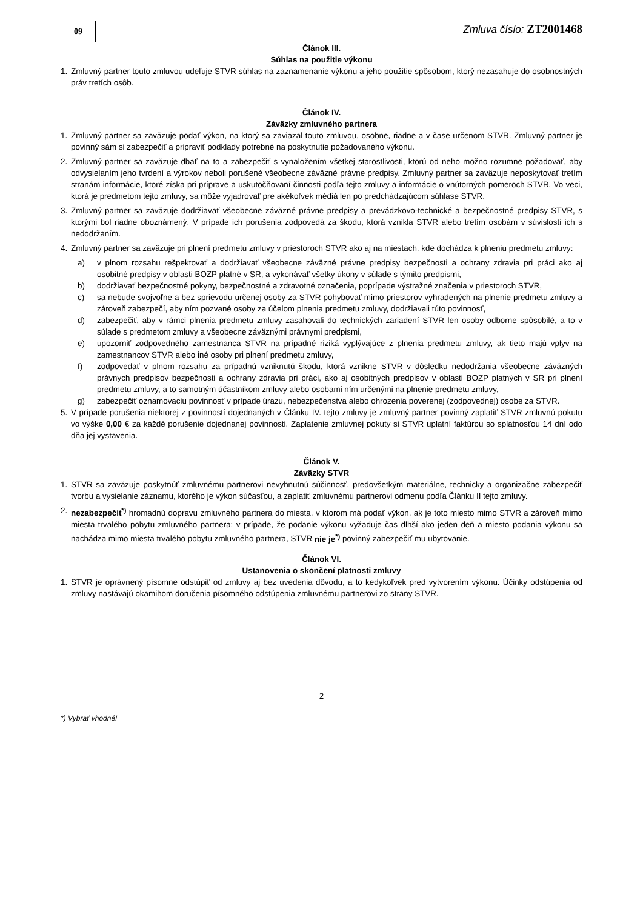09
Zmluva číslo: ZT2001468
Článok III.
Súhlas na použitie výkonu
1. Zmluvný partner touto zmluvou udeľuje STVR súhlas na zaznamenanie výkonu a jeho použitie spôsobom, ktorý nezasahuje do osobnostných práv tretích osôb.
Článok IV.
Záväzky zmluvného partnera
1. Zmluvný partner sa zaväzuje podať výkon, na ktorý sa zaviazal touto zmluvou, osobne, riadne a v čase určenom STVR. Zmluvný partner je povinný sám si zabezpečiť a pripraviť podklady potrebné na poskytnutie požadovaného výkonu.
2. Zmluvný partner sa zaväzuje dbať na to a zabezpečiť s vynaložením všetkej starostlivosti, ktorú od neho možno rozumne požadovať, aby odvysielaním jeho tvrdení a výrokov neboli porušené všeobecne záväzné právne predpisy. Zmluvný partner sa zaväzuje neposkytovať tretím stranám informácie, ktoré získa pri príprave a uskutočňovaní činnosti podľa tejto zmluvy a informácie o vnútorných pomeroch STVR. Vo veci, ktorá je predmetom tejto zmluvy, sa môže vyjadrovať pre akékoľvek médiá len po predchádzajúcom súhlase STVR.
3. Zmluvný partner sa zaväzuje dodržiavať všeobecne záväzné právne predpisy a prevádzkovo-technické a bezpečnostné predpisy STVR, s ktorými bol riadne oboznámený. V prípade ich porušenia zodpovedá za škodu, ktorá vznikla STVR alebo tretím osobám v súvislosti ich s nedodržaním.
4. Zmluvný partner sa zaväzuje pri plnení predmetu zmluvy v priestoroch STVR ako aj na miestach, kde dochádza k plneniu predmetu zmluvy:
a) v plnom rozsahu rešpektovať a dodržiavať všeobecne záväzné právne predpisy bezpečnosti a ochrany zdravia pri práci ako aj osobitné predpisy v oblasti BOZP platné v SR, a vykonávať všetky úkony v súlade s týmito predpismi,
b) dodržiavať bezpečnostné pokyny, bezpečnostné a zdravotné označenia, poprípade výstražné značenia v priestoroch STVR,
c) sa nebude svojvoľne a bez sprievodu určenej osoby za STVR pohybovať mimo priestorov vyhradených na plnenie predmetu zmluvy a zároveň zabezpečí, aby ním pozvané osoby za účelom plnenia predmetu zmluvy, dodržiavali túto povinnosť,
d) zabezpečiť, aby v rámci plnenia predmetu zmluvy zasahovali do technických zariadení STVR len osoby odborne spôsobilé, a to v súlade s predmetom zmluvy a všeobecne záväznými právnymi predpismi,
e) upozorniť zodpovedného zamestnanca STVR na prípadné riziká vyplývajúce z plnenia predmetu zmluvy, ak tieto majú vplyv na zamestnancov STVR alebo iné osoby pri plnení predmetu zmluvy,
f) zodpovedať v plnom rozsahu za prípadnú vzniknutú škodu, ktorá vznikne STVR v dôsledku nedodržania všeobecne záväzných právnych predpisov bezpečnosti a ochrany zdravia pri práci, ako aj osobitných predpisov v oblasti BOZP platných v SR pri plnení predmetu zmluvy, a to samotným účastníkom zmluvy alebo osobami ním určenými na plnenie predmetu zmluvy,
g) zabezpečiť oznamovaciu povinnosť v prípade úrazu, nebezpečenstva alebo ohrozenia poverenej (zodpovednej) osobe za STVR.
5. V prípade porušenia niektorej z povinností dojednaných v Článku IV. tejto zmluvy je zmluvný partner povinný zaplatiť STVR zmluvnú pokutu vo výške 0,00 € za každé porušenie dojednanej povinnosti. Zaplatenie zmluvnej pokuty si STVR uplatní faktúrou so splatnosťou 14 dní odo dňa jej vystavenia.
Článok V.
Záväzky STVR
1. STVR sa zaväzuje poskytnúť zmluvnému partnerovi nevyhnutnú súčinnosť, predovšetkým materiálne, technicky a organizačne zabezpečiť tvorbu a vysielanie záznamu, ktorého je výkon súčasťou, a zaplatiť zmluvnému partnerovi odmenu podľa Článku II tejto zmluvy.
2. nezabezpečit<sup>*)</sup> hromadnú dopravu zmluvného partnera do miesta, v ktorom má podať výkon, ak je toto miesto mimo STVR a zároveň mimo miesta trvalého pobytu zmluvného partnera; v prípade, že podanie výkonu vyžaduje čas dlhší ako jeden deň a miesto podania výkonu sa nachádza mimo miesta trvalého pobytu zmluvného partnera, STVR nie je<sup>*)</sup> povinný zabezpečiť mu ubytovanie.
Článok VI.
Ustanovenia o skončení platnosti zmluvy
1. STVR je oprávnený písomne odstúpiť od zmluvy aj bez uvedenia dôvodu, a to kedykoľvek pred vytvorením výkonu. Účinky odstúpenia od zmluvy nastávajú okamihom doručenia písomného odstúpenia zmluvnému partnerovi zo strany STVR.
2
*) Vybrať vhodné!